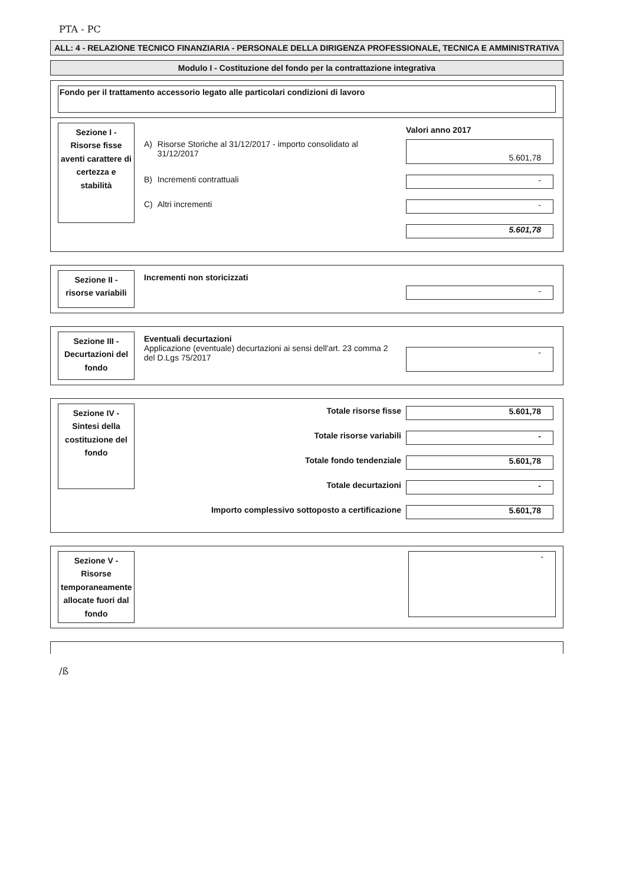PTA - PC
ALL: 4 - RELAZIONE TECNICO FINANZIARIA - PERSONALE DELLA DIRIGENZA PROFESSIONALE, TECNICA E AMMINISTRATIVA
Modulo I - Costituzione del fondo per la contrattazione integrativa
Fondo per il trattamento accessorio legato alle particolari condizioni di lavoro
Sezione I - Risorse fisse aventi carattere di certezza e stabilità
| | | Valori anno 2017 |
| A) | Risorse Storiche al 31/12/2017 - importo consolidato al 31/12/2017 | 5.601,78 |
| B) | Incrementi contrattuali | - |
| C) | Altri incrementi | - |
| | | 5.601,78 |
Sezione II - risorse variabili
| Incrementi non storicizzati | - |
Sezione III - Decurtazioni del fondo
| Eventuali decurtazioni Applicazione (eventuale) decurtazioni ai sensi dell'art. 23 comma 2 del D.Lgs 75/2017 | - |
Sezione IV - Sintesi della costituzione del fondo
| Totale risorse fisse | 5.601,78 |
| Totale risorse variabili | - |
| Totale fondo tendenziale | 5.601,78 |
| Totale decurtazioni | - |
| Importo complessivo sottoposto a certificazione | 5.601,78 |
Sezione V - Risorse temporaneamente allocate fuori dal fondo
-
/ß